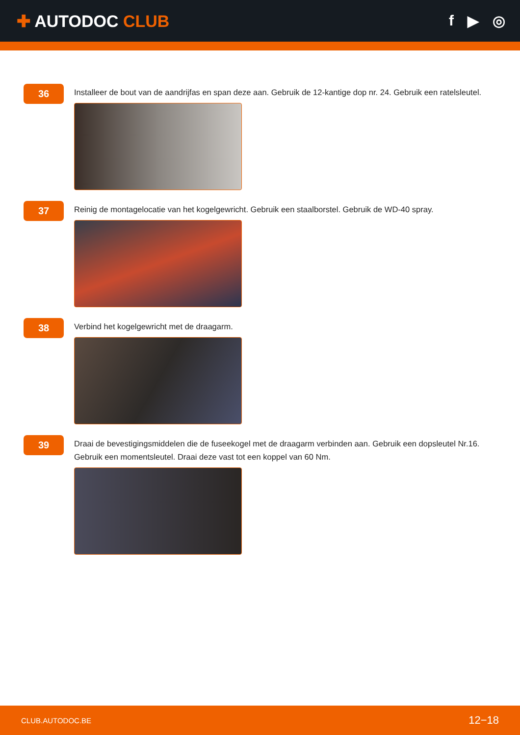✚ AUTODOC CLUB f ▶ ◎
36
Installeer de bout van de aandrijfas en span deze aan. Gebruik de 12-kantige dop nr. 24. Gebruik een ratelsleutel.
37
Reinig de montagelocatie van het kogelgewricht. Gebruik een staalborstel. Gebruik de WD-40 spray.
38
Verbind het kogelgewricht met de draagarm.
39
Draai de bevestigingsmiddelen die de fuseekogel met de draagarm verbinden aan. Gebruik een dopsleutel Nr.16.
Gebruik een momentsleutel. Draai deze vast tot een koppel van 60 Nm.
CLUB.AUTODOC.BE 12−18